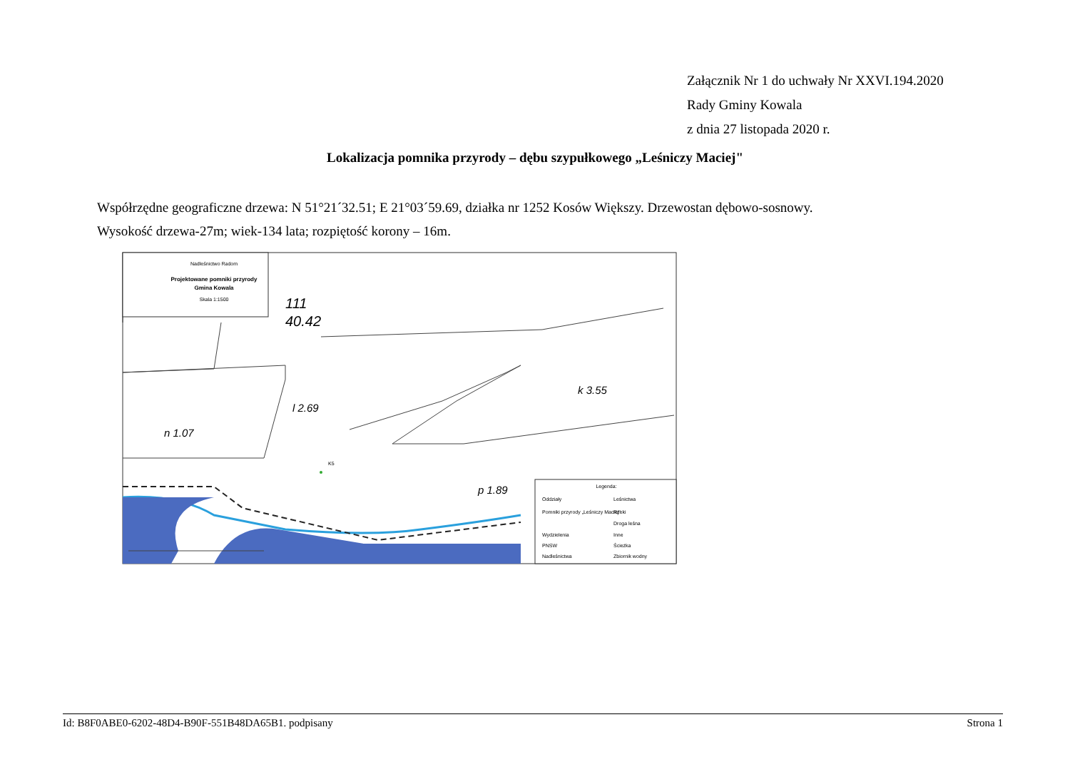Załącznik Nr 1 do uchwały Nr XXVI.194.2020
Rady Gminy Kowala
z dnia 27 listopada 2020 r.
Lokalizacja pomnika przyrody – dębu szypułkowego „Leśniczy Maciej"
Współrzędne geograficzne drzewa: N 51°21´32.51; E 21°03´59.69, działka nr 1252 Kosów Większy. Drzewostan dębowo-sosnowy.
Wysokość drzewa-27m; wiek-134 lata; rozpiętość korony – 16m.
Nadleśnictwo Radom
Projektowane pomniki przyrody
Gmina Kowala
Skala 1:1500
111
40.42
l 2.69
n 1.07
k 3.55
p 1.89
K5
Legenda:
Oddziały
Leśnictwa
Pomniki przyrody „Leśniczy Maciej"
Rzeki
Droga leśna
Wydzielenia
Inne
PNSW
Ścieżka
Nadleśnictwa
Zbiornik wodny
Id: B8F0ABE0-6202-48D4-B90F-551B48DA65B1. podpisany Strona 1